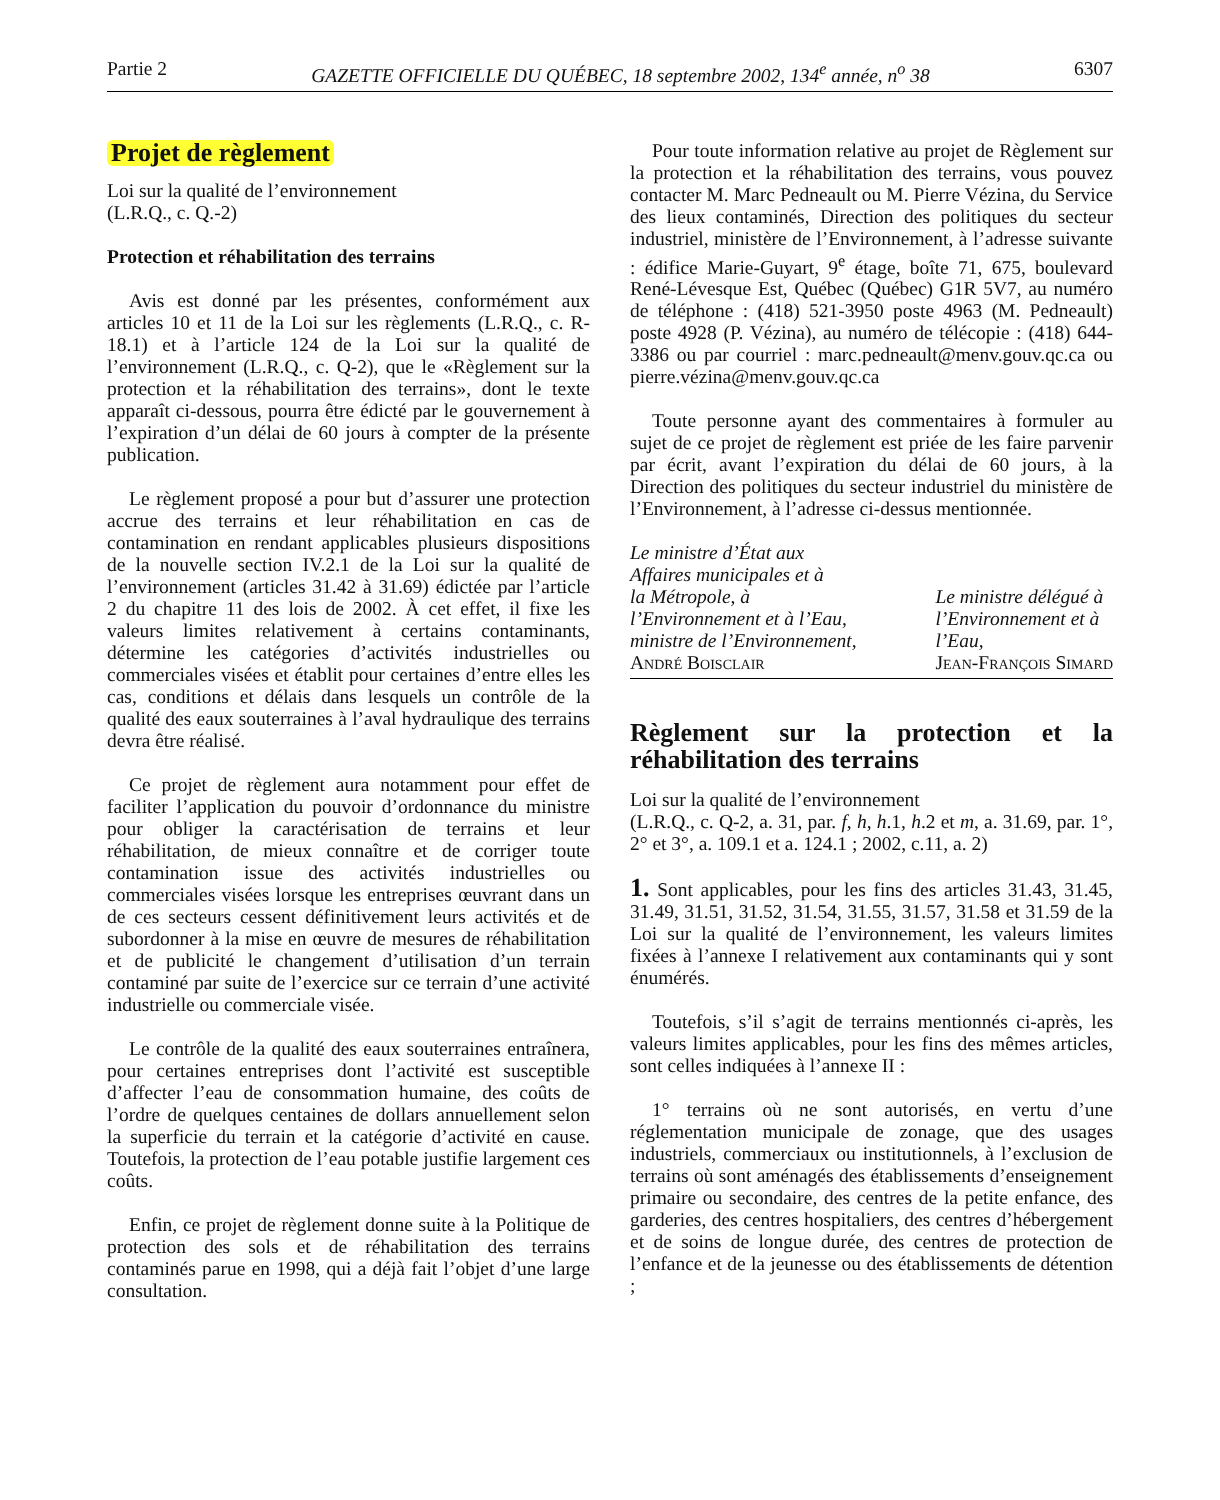Partie 2 GAZETTE OFFICIELLE DU QUÉBEC, 18 septembre 2002, 134<sup>e</sup> année, n<sup>o</sup> 38 6307
Projet de règlement
Loi sur la qualité de l’environnement
(L.R.Q., c. Q.-2)
Protection et réhabilitation des terrains
Avis est donné par les présentes, conformément aux articles 10 et 11 de la Loi sur les règlements (L.R.Q., c. R-18.1) et à l’article 124 de la Loi sur la qualité de l’environnement (L.R.Q., c. Q-2), que le «Règlement sur la protection et la réhabilitation des terrains», dont le texte apparaît ci-dessous, pourra être édicté par le gouvernement à l’expiration d’un délai de 60 jours à compter de la présente publication.
Le règlement proposé a pour but d’assurer une protection accrue des terrains et leur réhabilitation en cas de contamination en rendant applicables plusieurs dispositions de la nouvelle section IV.2.1 de la Loi sur la qualité de l’environnement (articles 31.42 à 31.69) édictée par l’article 2 du chapitre 11 des lois de 2002. À cet effet, il fixe les valeurs limites relativement à certains contaminants, détermine les catégories d’activités industrielles ou commerciales visées et établit pour certaines d’entre elles les cas, conditions et délais dans lesquels un contrôle de la qualité des eaux souterraines à l’aval hydraulique des terrains devra être réalisé.
Ce projet de règlement aura notamment pour effet de faciliter l’application du pouvoir d’ordonnance du ministre pour obliger la caractérisation de terrains et leur réhabilitation, de mieux connaître et de corriger toute contamination issue des activités industrielles ou commerciales visées lorsque les entreprises œuvrant dans un de ces secteurs cessent définitivement leurs activités et de subordonner à la mise en œuvre de mesures de réhabilitation et de publicité le changement d’utilisation d’un terrain contaminé par suite de l’exercice sur ce terrain d’une activité industrielle ou commerciale visée.
Le contrôle de la qualité des eaux souterraines entraînera, pour certaines entreprises dont l’activité est susceptible d’affecter l’eau de consommation humaine, des coûts de l’ordre de quelques centaines de dollars annuellement selon la superficie du terrain et la catégorie d’activité en cause. Toutefois, la protection de l’eau potable justifie largement ces coûts.
Enfin, ce projet de règlement donne suite à la Politique de protection des sols et de réhabilitation des terrains contaminés parue en 1998, qui a déjà fait l’objet d’une large consultation.
Pour toute information relative au projet de Règlement sur la protection et la réhabilitation des terrains, vous pouvez contacter M. Marc Pedneault ou M. Pierre Vézina, du Service des lieux contaminés, Direction des politiques du secteur industriel, ministère de l’Environnement, à l’adresse suivante : édifice Marie-Guyart, 9<sup>e</sup> étage, boîte 71, 675, boulevard René-Lévesque Est, Québec (Québec) G1R 5V7, au numéro de téléphone : (418) 521-3950 poste 4963 (M. Pedneault) poste 4928 (P. Vézina), au numéro de télécopie : (418) 644-3386 ou par courriel : marc.pedneault@menv.gouv.qc.ca ou pierre.vézina@menv.gouv.qc.ca
Toute personne ayant des commentaires à formuler au sujet de ce projet de règlement est priée de les faire parvenir par écrit, avant l’expiration du délai de 60 jours, à la Direction des politiques du secteur industriel du ministère de l’Environnement, à l’adresse ci-dessus mentionnée.
Le ministre d’État aux
Affaires municipales et à
la Métropole, à
l’Environnement et à l’Eau,
ministre de l’Environnement,
André Boisclair
Le ministre délégué à
l’Environnement et à
l’Eau,
Jean-François Simard
Règlement sur la protection et la réhabilitation des terrains
Loi sur la qualité de l’environnement
(L.R.Q., c. Q-2, a. 31, par. f, h, h.1, h.2 et m, a. 31.69, par. 1°, 2° et 3°, a. 109.1 et a. 124.1 ; 2002, c.11, a. 2)
1. Sont applicables, pour les fins des articles 31.43, 31.45, 31.49, 31.51, 31.52, 31.54, 31.55, 31.57, 31.58 et 31.59 de la Loi sur la qualité de l’environnement, les valeurs limites fixées à l’annexe I relativement aux contaminants qui y sont énumérés.
Toutefois, s’il s’agit de terrains mentionnés ci-après, les valeurs limites applicables, pour les fins des mêmes articles, sont celles indiquées à l’annexe II :
1° terrains où ne sont autorisés, en vertu d’une réglementation municipale de zonage, que des usages industriels, commerciaux ou institutionnels, à l’exclusion de terrains où sont aménagés des établissements d’enseignement primaire ou secondaire, des centres de la petite enfance, des garderies, des centres hospitaliers, des centres d’hébergement et de soins de longue durée, des centres de protection de l’enfance et de la jeunesse ou des établissements de détention ;